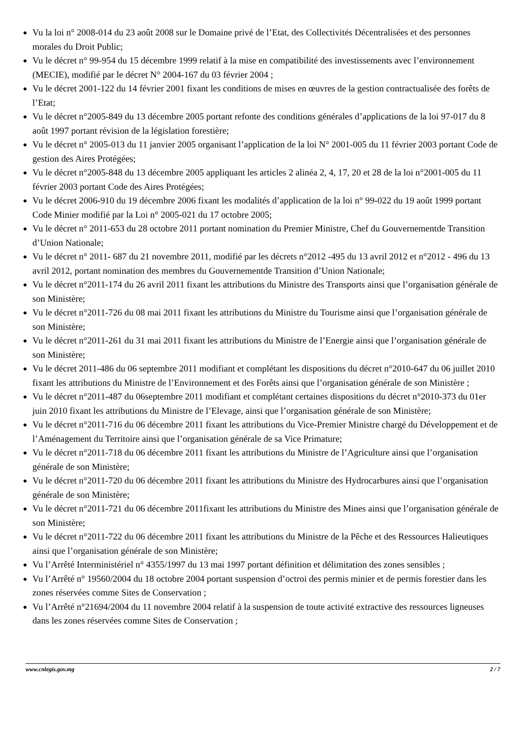Vu la loi n° 2008-014 du 23 août 2008 sur le Domaine privé de l’Etat, des Collectivités Décentralisées et des personnes morales du Droit Public;
Vu le décret n° 99-954 du 15 décembre 1999 relatif à la mise en compatibilité des investissements avec l’environnement (MECIE), modifié par le décret N° 2004-167 du 03 février 2004 ;
Vu le décret 2001-122 du 14 février 2001 fixant les conditions de mises en œuvres de la gestion contractualisée des forêts de l’Etat;
Vu le décret n°2005-849 du 13 décembre 2005 portant refonte des conditions générales d’applications de la loi 97-017 du 8 août 1997 portant révision de la législation forestière;
Vu le décret n° 2005-013 du 11 janvier 2005 organisant l’application de la loi N° 2001-005 du 11 février 2003 portant Code de gestion des Aires Protégées;
Vu le décret n°2005-848 du 13 décembre 2005 appliquant les articles 2 alinéa 2, 4, 17, 20 et 28 de la loi n°2001-005 du 11 février 2003 portant Code des Aires Protégées;
Vu le décret 2006-910 du 19 décembre 2006 fixant les modalités d’application de la loi n° 99-022 du 19 août 1999 portant Code Minier modifié par la Loi n° 2005-021 du 17 octobre 2005;
Vu le décret n° 2011-653 du 28 octobre 2011 portant nomination du Premier Ministre, Chef du Gouvernementde Transition d’Union Nationale;
Vu le décret n° 2011- 687 du 21 novembre 2011, modifié par les décrets n°2012 -495 du 13 avril 2012 et n°2012 - 496 du 13 avril 2012, portant nomination des membres du Gouvernementde Transition d’Union Nationale;
Vu le décret n°2011-174 du 26 avril 2011 fixant les attributions du Ministre des Transports ainsi que l’organisation générale de son Ministère;
Vu le décret n°2011-726 du 08 mai 2011 fixant les attributions du Ministre du Tourisme ainsi que l’organisation générale de son Ministère;
Vu le décret n°2011-261 du 31 mai 2011 fixant les attributions du Ministre de l’Energie ainsi que l’organisation générale de son Ministère;
Vu le décret 2011-486 du 06 septembre 2011 modifiant et complétant les dispositions du décret n°2010-647 du 06 juillet 2010 fixant les attributions du Ministre de l’Environnement et des Forêts ainsi que l’organisation générale de son Ministère ;
Vu le décret n°2011-487 du 06septembre 2011 modifiant et complétant certaines dispositions du décret n°2010-373 du 01er juin 2010 fixant les attributions du Ministre de l’Elevage, ainsi que l’organisation générale de son Ministère;
Vu le décret n°2011-716 du 06 décembre 2011 fixant les attributions du Vice-Premier Ministre chargé du Développement et de l’Aménagement du Territoire ainsi que l’organisation générale de sa Vice Primature;
Vu le décret n°2011-718 du 06 décembre 2011 fixant les attributions du Ministre de l’Agriculture ainsi que l’organisation générale de son Ministère;
Vu le décret n°2011-720 du 06 décembre 2011 fixant les attributions du Ministre des Hydrocarbures ainsi que l’organisation générale de son Ministère;
Vu le décret n°2011-721 du 06 décembre 2011fixant les attributions du Ministre des Mines ainsi que l’organisation générale de son Ministère;
Vu le décret n°2011-722 du 06 décembre 2011 fixant les attributions du Ministre de la Pêche et des Ressources Halieutiques ainsi que l’organisation générale de son Ministère;
Vu l’Arrêté Interministériel n° 4355/1997 du 13 mai 1997 portant définition et délimitation des zones sensibles ;
Vu l’Arrêté n° 19560/2004 du 18 octobre 2004 portant suspension d’octroi des permis minier et de permis forestier dans les zones réservées comme Sites de Conservation ;
Vu l’Arrêté n°21694/2004 du 11 novembre 2004 relatif à la suspension de toute activité extractive des ressources ligneuses dans les zones réservées comme Sites de Conservation ;
www.cnlegis.gov.mg 2 / 7